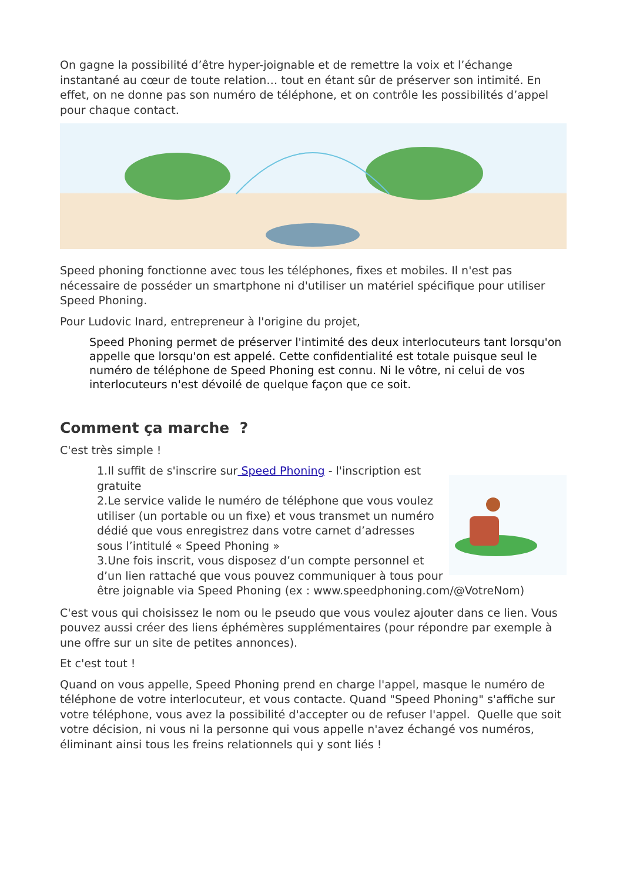On gagne la possibilité d’être hyper-joignable et de remettre la voix et l’échange instantané au cœur de toute relation… tout en étant sûr de préserver son intimité. En effet, on ne donne pas son numéro de téléphone, et on contrôle les possibilités d’appel pour chaque contact.
Speed phoning fonctionne avec tous les téléphones, fixes et mobiles. Il n'est pas nécessaire de posséder un smartphone ni d'utiliser un matériel spécifique pour utiliser Speed Phoning.
Pour Ludovic Inard, entrepreneur à l'origine du projet,
Speed Phoning permet de préserver l'intimité des deux interlocuteurs tant lorsqu'on appelle que lorsqu'on est appelé. Cette confidentialité est totale puisque seul le numéro de téléphone de Speed Phoning est connu. Ni le vôtre, ni celui de vos interlocuteurs n'est dévoilé de quelque façon que ce soit.
Comment ça marche ?
C'est très simple !
1.Il suffit de s'inscrire sur Speed Phoning - l'inscription est gratuite
2.Le service valide le numéro de téléphone que vous voulez utiliser (un portable ou un fixe) et vous transmet un numéro dédié que vous enregistrez dans votre carnet d’adresses sous l’intitulé « Speed Phoning »
3.Une fois inscrit, vous disposez d’un compte personnel et d’un lien rattaché que vous pouvez communiquer à tous pour être joignable via Speed Phoning (ex : www.speedphoning.com/@VotreNom)
C'est vous qui choisissez le nom ou le pseudo que vous voulez ajouter dans ce lien. Vous pouvez aussi créer des liens éphémères supplémentaires (pour répondre par exemple à une offre sur un site de petites annonces).
Et c'est tout !
Quand on vous appelle, Speed Phoning prend en charge l'appel, masque le numéro de téléphone de votre interlocuteur, et vous contacte. Quand "Speed Phoning" s'affiche sur votre téléphone, vous avez la possibilité d'accepter ou de refuser l'appel. Quelle que soit votre décision, ni vous ni la personne qui vous appelle n'avez échangé vos numéros, éliminant ainsi tous les freins relationnels qui y sont liés !